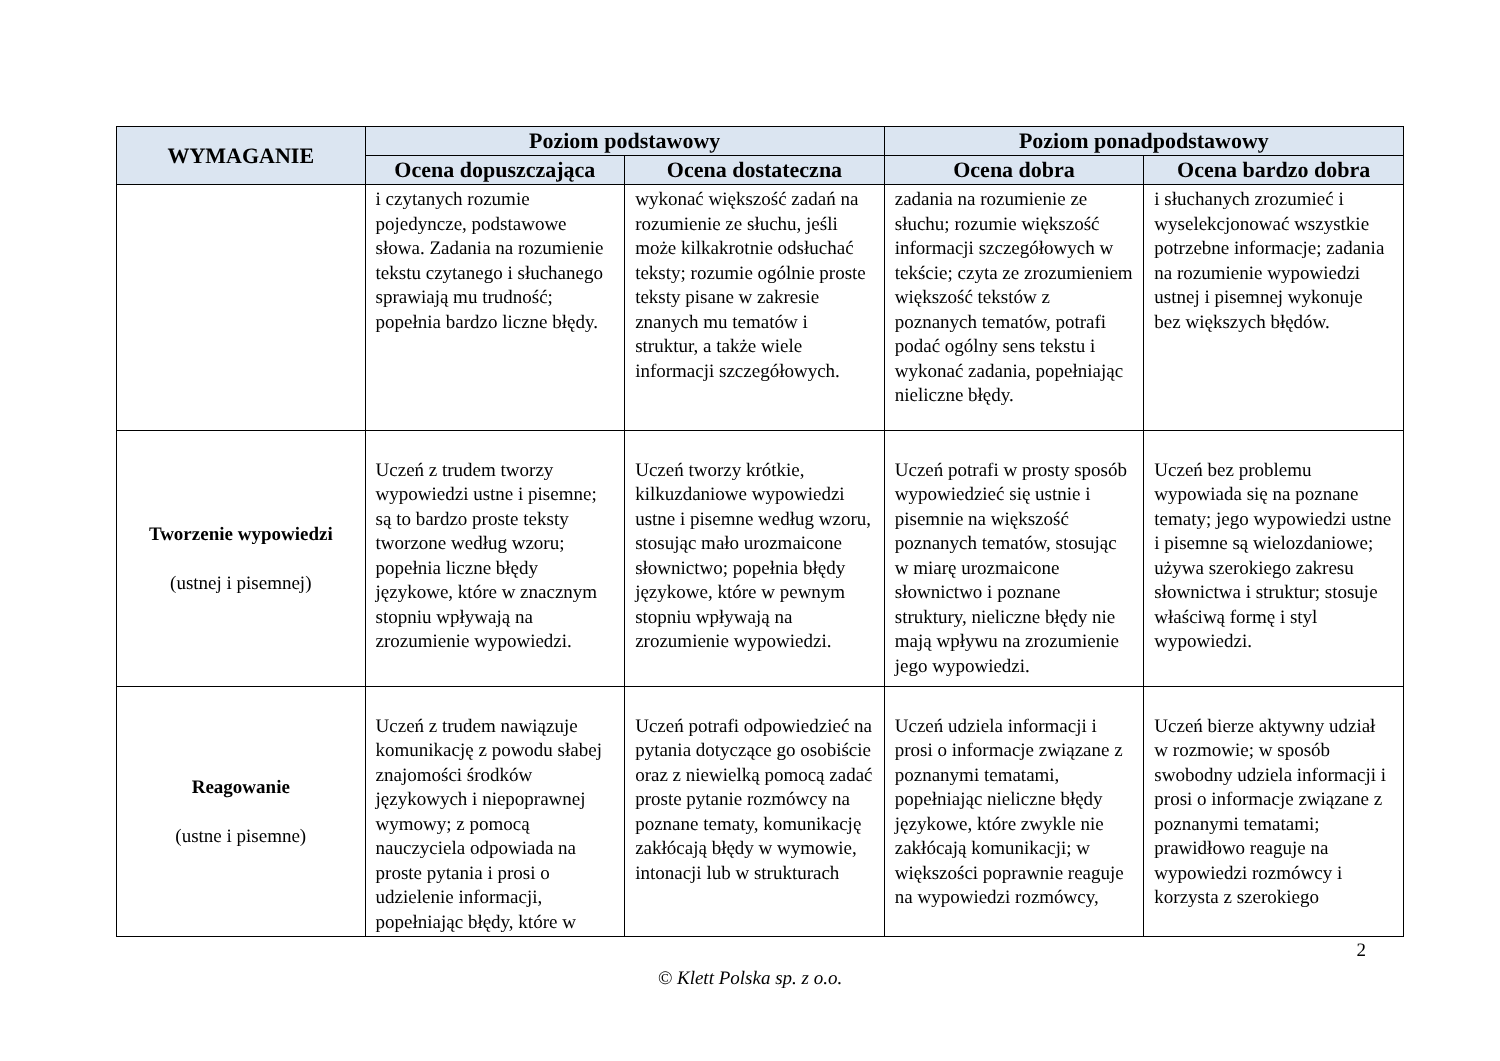| WYMAGANIE | Poziom podstawowy | | Poziom ponadpodstawowy | |
| --- | --- | --- | --- | --- |
| | Ocena dopuszczająca | Ocena dostateczna | Ocena dobra | Ocena bardzo dobra |
| | i czytanych rozumie pojedyncze, podstawowe słowa. Zadania na rozumienie tekstu czytanego i słuchanego sprawiają mu trudność; popełnia bardzo liczne błędy. | wykonać większość zadań na rozumienie ze słuchu, jeśli może kilkakrotnie odsłuchać teksty; rozumie ogólnie proste teksty pisane w zakresie znanych mu tematów i struktur, a także wiele informacji szczegółowych. | zadania na rozumienie ze słuchu; rozumie większość informacji szczegółowych w tekście; czyta ze zrozumieniem większość tekstów z poznanych tematów, potrafi podać ogólny sens tekstu i wykonać zadania, popełniając nieliczne błędy. | i słuchanych zrozumieć i wyselekcjonować wszystkie potrzebne informacje; zadania na rozumienie wypowiedzi ustnej i pisemnej wykonuje bez większych błędów. |
| Tworzenie wypowiedzi (ustnej i pisemnej) | Uczeń z trudem tworzy wypowiedzi ustne i pisemne; są to bardzo proste teksty tworzone według wzoru; popełnia liczne błędy językowe, które w znacznym stopniu wpływają na zrozumienie wypowiedzi. | Uczeń tworzy krótkie, kilkuzdaniowe wypowiedzi ustne i pisemne według wzoru, stosując mało urozmaicone słownictwo; popełnia błędy językowe, które w pewnym stopniu wpływają na zrozumienie wypowiedzi. | Uczeń potrafi w prosty sposób wypowiedzieć się ustnie i pisemnie na większość poznanych tematów, stosując w miarę urozmaicone słownictwo i poznane struktury, nieliczne błędy nie mają wpływu na zrozumienie jego wypowiedzi. | Uczeń bez problemu wypowiada się na poznane tematy; jego wypowiedzi ustne i pisemne są wielozdaniowe; używa szerokiego zakresu słownictwa i struktur; stosuje właściwą formę i styl wypowiedzi. |
| Reagowanie (ustne i pisemne) | Uczeń z trudem nawiązuje komunikację z powodu słabej znajomości środków językowych i niepoprawnej wymowy; z pomocą nauczyciela odpowiada na proste pytania i prosi o udzielenie informacji, popełniając błędy, które w | Uczeń potrafi odpowiedzieć na pytania dotyczące go osobiście oraz z niewielką pomocą zadać proste pytanie rozmówcy na poznane tematy, komunikację zakłócają błędy w wymowie, intonacji lub w strukturach | Uczeń udziela informacji i prosi o informacje związane z poznanymi tematami, popełniając nieliczne błędy językowe, które zwykle nie zakłócają komunikacji; w większości poprawnie reaguje na wypowiedzi rozmówcy, | Uczeń bierze aktywny udział w rozmowie; w sposób swobodny udziela informacji i prosi o informacje związane z poznanymi tematami; prawidłowo reaguje na wypowiedzi rozmówcy i korzysta z szerokiego |
2
© Klett Polska sp. z o.o.